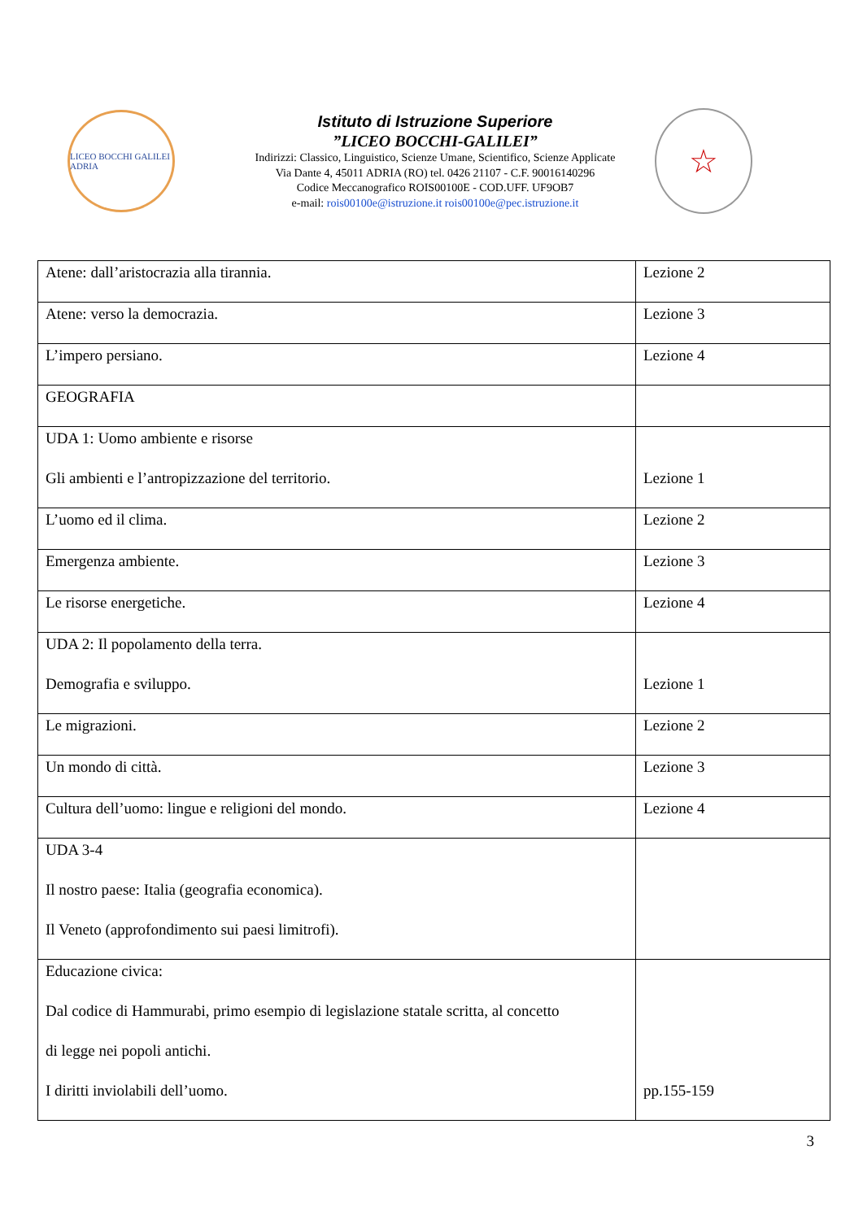LICEO BOCCHI GALILEI ADRIA
Istituto di Istruzione Superiore
”LICEO BOCCHI-GALILEI”
Indirizzi: Classico, Linguistico, Scienze Umane, Scientifico, Scienze Applicate
Via Dante 4, 45011 ADRIA (RO) tel. 0426 21107 - C.F. 90016140296
Codice Meccanografico ROIS00100E - COD.UFF. UF9OB7
e-mail: rois00100e@istruzione.it rois00100e@pec.istruzione.it
☆
| Atene: dall’aristocrazia alla tirannia. | Lezione 2 |
| Atene: verso la democrazia. | Lezione 3 |
| L’impero persiano. | Lezione 4 |
| GEOGRAFIA | |
| UDA 1: Uomo ambiente e risorse Gli ambienti e l’antropizzazione del territorio. | Lezione 1 |
| L’uomo ed il clima. | Lezione 2 |
| Emergenza ambiente. | Lezione 3 |
| Le risorse energetiche. | Lezione 4 |
| UDA 2: Il popolamento della terra. Demografia e sviluppo. | Lezione 1 |
| Le migrazioni. | Lezione 2 |
| Un mondo di città. | Lezione 3 |
| Cultura dell’uomo: lingue e religioni del mondo. | Lezione 4 |
| UDA 3-4 Il nostro paese: Italia (geografia economica). Il Veneto (approfondimento sui paesi limitrofi). | |
| Educazione civica: Dal codice di Hammurabi, primo esempio di legislazione statale scritta, al concetto di legge nei popoli antichi. I diritti inviolabili dell’uomo. | pp.155-159 |
3